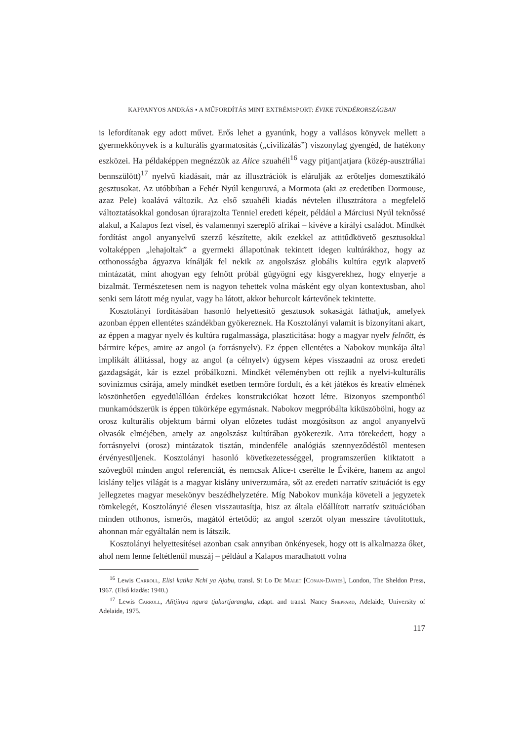KAPPANYOS ANDRÁS ▪ A MŰFORDÍTÁS MINT EXTRÉMSPORT: ÉVIKE TÜNDÉRORSZÁGBAN
is lefordítanak egy adott művet. Erős lehet a gyanúnk, hogy a vallásos könyvek mellett a gyermekkönyvek is a kulturális gyarmatosítás („civilizálás”) viszonylag gyengéd, de hatékony eszközei. Ha példaképpen megnézzük az Alice szuahéli<sup>16</sup> vagy pitjantjatjara (közép-ausztráliai bennszülött)<sup>17</sup> nyelvű kiadásait, már az illusztrációk is elárulják az erőteljes domesztikáló gesztusokat. Az utóbbiban a Fehér Nyúl kenguruvá, a Mormota (aki az eredetiben Dormouse, azaz Pele) koalává változik. Az első szuahéli kiadás névtelen illusztrátora a megfelelő változtatásokkal gondosan újrarajzolta Tenniel eredeti képeit, például a Márciusi Nyúl teknőssé alakul, a Kalapos fezt visel, és valamennyi szereplő afrikai – kivéve a királyi családot. Mindkét fordítást angol anyanyelvű szerző készítette, akik ezekkel az attitűdkövető gesztusokkal voltaképpen „lehajoltak” a gyermeki állapotúnak tekintett idegen kultúrákhoz, hogy az otthonosságba ágyazva kínálják fel nekik az angolszász globális kultúra egyik alapvető mintázatát, mint ahogyan egy felnőtt próbál gügyögni egy kisgyerekhez, hogy elnyerje a bizalmát. Természetesen nem is nagyon tehettek volna másként egy olyan kontextusban, ahol senki sem látott még nyulat, vagy ha látott, akkor behurcolt kártevőnek tekintette.
Kosztolányi fordításában hasonló helyettesítő gesztusok sokaságát láthatjuk, amelyek azonban éppen ellentétes szándékban gyökereznek. Ha Kosztolányi valamit is bizonyítani akart, az éppen a magyar nyelv és kultúra rugalmassága, plaszticitása: hogy a magyar nyelv felnőtt, és bármire képes, amire az angol (a forrásnyelv). Ez éppen ellentétes a Nabokov munkája által implikált állítással, hogy az angol (a célnyelv) úgysem képes visszaadni az orosz eredeti gazdagságát, kár is ezzel próbálkozni. Mindkét véleményben ott rejlik a nyelvi-kulturális sovinizmus csírája, amely mindkét esetben termőre fordult, és a két játékos és kreatív elmének köszönhetően egyedülállóan érdekes konstrukciókat hozott létre. Bizonyos szempontból munkamódszerük is éppen tükörképe egymásnak. Nabokov megpróbálta kiküszöbölni, hogy az orosz kulturális objektum bármi olyan előzetes tudást mozgósítson az angol anyanyelvű olvasók elméjében, amely az angolszász kultúrában gyökerezik. Arra törekedett, hogy a forrásnyelvi (orosz) mintázatok tisztán, mindenféle analógiás szennyeződéstől mentesen érvényesüljenek. Kosztolányi hasonló következetességgel, programszerűen kiiktatott a szövegből minden angol referenciát, és nemcsak Alice-t cserélte le Évikére, hanem az angol kislány teljes világát is a magyar kislány univerzumára, sőt az eredeti narratív szituációt is egy jellegzetes magyar mesekönyv beszédhelyzetére. Míg Nabokov munkája követeli a jegyzetek tömkelegét, Kosztolányié élesen visszautasítja, hisz az általa előállított narratív szituációban minden otthonos, ismerős, magától értetődő; az angol szerzőt olyan messzire távolítottuk, ahonnan már egyáltalán nem is látszik.
Kosztolányi helyettesítései azonban csak annyiban önkényesek, hogy ott is alkalmazza őket, ahol nem lenne feltétlenül muszáj – például a Kalapos maradhatott volna
<sup>16</sup> Lewis Carroll, Elisi katika Nchi ya Ajabu, transl. St Lo De Malet [Conan-Davies], London, The Sheldon Press, 1967. (Első kiadás: 1940.)
<sup>17</sup> Lewis Carroll, Alitjinya ngura tjukurtjarangka, adapt. and transl. Nancy Sheppard, Adelaide, University of Adelaide, 1975.
117